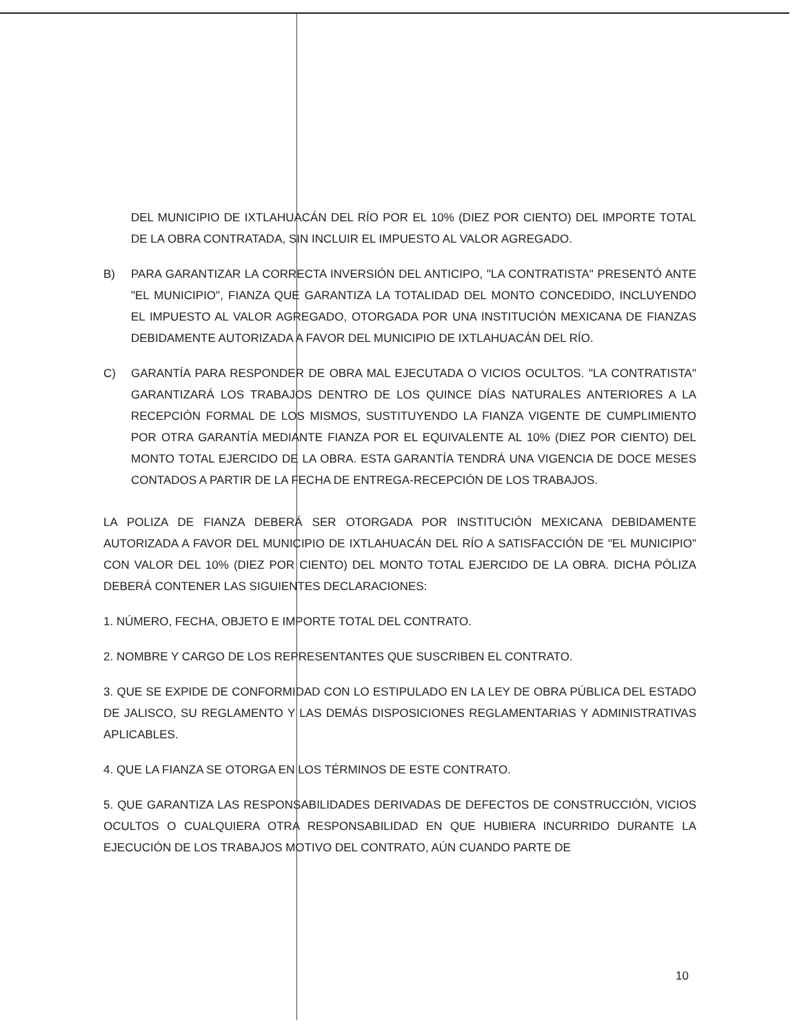DEL MUNICIPIO DE IXTLAHUACÁN DEL RÍO POR EL 10% (DIEZ POR CIENTO) DEL IMPORTE TOTAL DE LA OBRA CONTRATADA, SIN INCLUIR EL IMPUESTO AL VALOR AGREGADO.
B) PARA GARANTIZAR LA CORRECTA INVERSIÓN DEL ANTICIPO, "LA CONTRATISTA" PRESENTÓ ANTE "EL MUNICIPIO", FIANZA QUE GARANTIZA LA TOTALIDAD DEL MONTO CONCEDIDO, INCLUYENDO EL IMPUESTO AL VALOR AGREGADO, OTORGADA POR UNA INSTITUCIÓN MEXICANA DE FIANZAS DEBIDAMENTE AUTORIZADA A FAVOR DEL MUNICIPIO DE IXTLAHUACÁN DEL RÍO.
C) GARANTÍA PARA RESPONDER DE OBRA MAL EJECUTADA O VICIOS OCULTOS. "LA CONTRATISTA" GARANTIZARÁ LOS TRABAJOS DENTRO DE LOS QUINCE DÍAS NATURALES ANTERIORES A LA RECEPCIÓN FORMAL DE LOS MISMOS, SUSTITUYENDO LA FIANZA VIGENTE DE CUMPLIMIENTO POR OTRA GARANTÍA MEDIANTE FIANZA POR EL EQUIVALENTE AL 10% (DIEZ POR CIENTO) DEL MONTO TOTAL EJERCIDO DE LA OBRA. ESTA GARANTÍA TENDRÁ UNA VIGENCIA DE DOCE MESES CONTADOS A PARTIR DE LA FECHA DE ENTREGA-RECEPCIÓN DE LOS TRABAJOS.
LA POLIZA DE FIANZA DEBERÁ SER OTORGADA POR INSTITUCIÓN MEXICANA DEBIDAMENTE AUTORIZADA A FAVOR DEL MUNICIPIO DE IXTLAHUACÁN DEL RÍO A SATISFACCIÓN DE "EL MUNICIPIO" CON VALOR DEL 10% (DIEZ POR CIENTO) DEL MONTO TOTAL EJERCIDO DE LA OBRA. DICHA PÓLIZA DEBERÁ CONTENER LAS SIGUIENTES DECLARACIONES:
1. NÚMERO, FECHA, OBJETO E IMPORTE TOTAL DEL CONTRATO.
2. NOMBRE Y CARGO DE LOS REPRESENTANTES QUE SUSCRIBEN EL CONTRATO.
3. QUE SE EXPIDE DE CONFORMIDAD CON LO ESTIPULADO EN LA LEY DE OBRA PÚBLICA DEL ESTADO DE JALISCO, SU REGLAMENTO Y LAS DEMÁS DISPOSICIONES REGLAMENTARIAS Y ADMINISTRATIVAS APLICABLES.
4. QUE LA FIANZA SE OTORGA EN LOS TÉRMINOS DE ESTE CONTRATO.
5. QUE GARANTIZA LAS RESPONSABILIDADES DERIVADAS DE DEFECTOS DE CONSTRUCCIÓN, VICIOS OCULTOS O CUALQUIERA OTRA RESPONSABILIDAD EN QUE HUBIERA INCURRIDO DURANTE LA EJECUCIÓN DE LOS TRABAJOS MOTIVO DEL CONTRATO, AÚN CUANDO PARTE DE
10